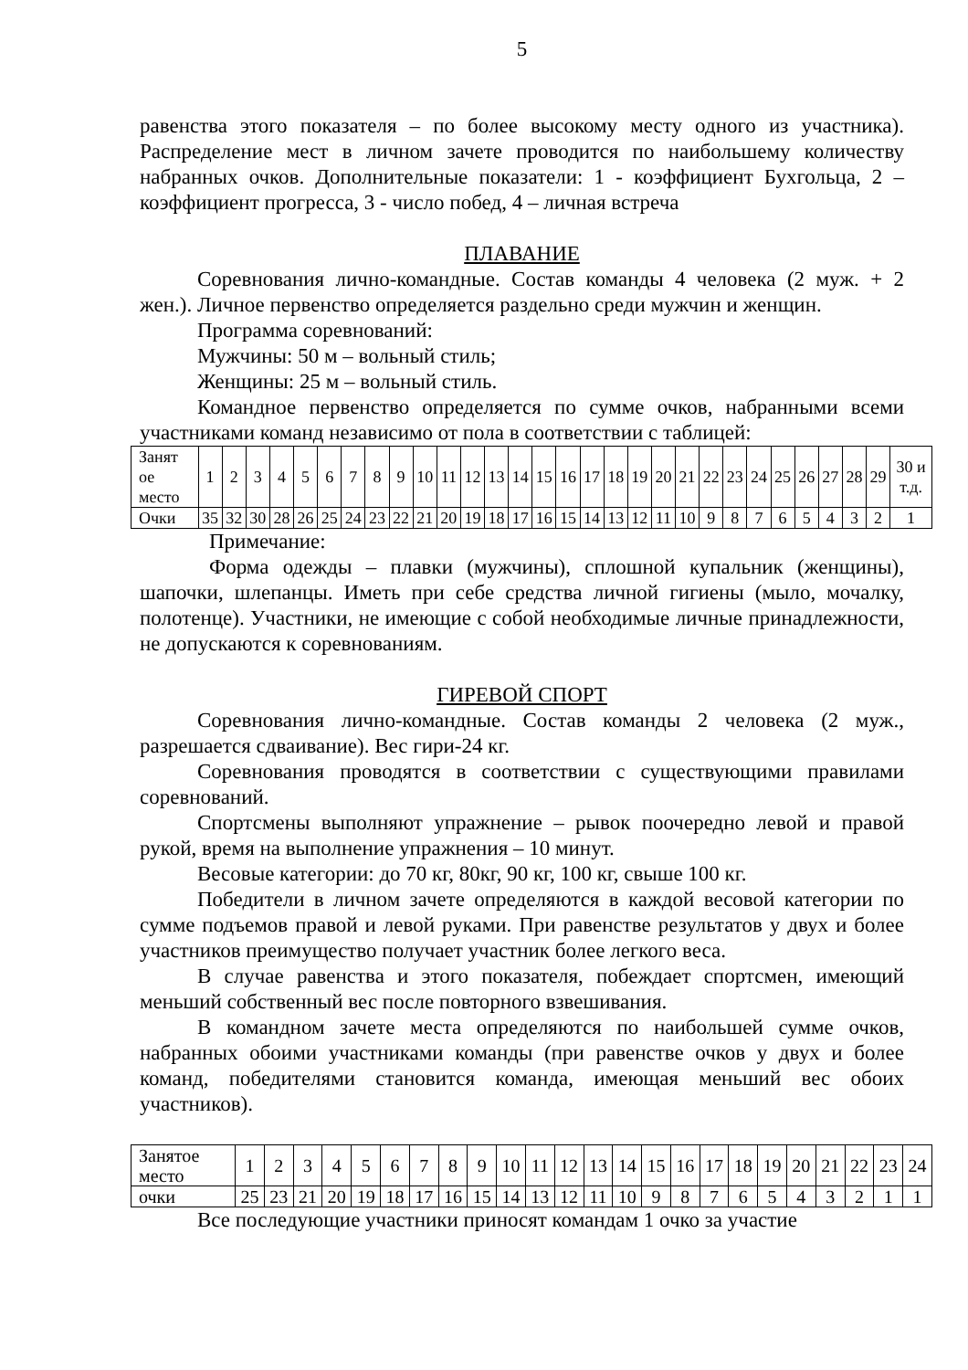5
равенства этого показателя – по более высокому месту одного из участника). Распределение мест в личном зачете проводится по наибольшему количеству набранных очков. Дополнительные показатели: 1 - коэффициент Бухгольца, 2 – коэффициент прогресса, 3 - число побед, 4 – личная встреча
ПЛАВАНИЕ
Соревнования лично-командные. Состав команды 4 человека (2 муж. + 2 жен.). Личное первенство определяется раздельно среди мужчин и женщин.
Программа соревнований:
Мужчины: 50 м – вольный стиль;
Женщины: 25 м – вольный стиль.
Командное первенство определяется по сумме очков, набранными всеми участниками команд независимо от пола в соответствии с таблицей:
| Занят ое место | 1 | 2 | 3 | 4 | 5 | 6 | 7 | 8 | 9 | 10 | 11 | 12 | 13 | 14 | 15 | 16 | 17 | 18 | 19 | 20 | 21 | 22 | 23 | 24 | 25 | 26 | 27 | 28 | 29 | 30 и т.д. |
| Очки | 35 | 32 | 30 | 28 | 26 | 25 | 24 | 23 | 22 | 21 | 20 | 19 | 18 | 17 | 16 | 15 | 14 | 13 | 12 | 11 | 10 | 9 | 8 | 7 | 6 | 5 | 4 | 3 | 2 | 1 |
Примечание:
Форма одежды – плавки (мужчины), сплошной купальник (женщины), шапочки, шлепанцы. Иметь при себе средства личной гигиены (мыло, мочалку, полотенце). Участники, не имеющие с собой необходимые личные принадлежности, не допускаются к соревнованиям.
ГИРЕВОЙ СПОРТ
Соревнования лично-командные. Состав команды 2 человека (2 муж., разрешается сдваивание). Вес гири-24 кг.
Соревнования проводятся в соответствии с существующими правилами соревнований.
Спортсмены выполняют упражнение – рывок поочередно левой и правой рукой, время на выполнение упражнения – 10 минут.
Весовые категории: до 70 кг, 80кг, 90 кг, 100 кг, свыше 100 кг.
Победители в личном зачете определяются в каждой весовой категории по сумме подъемов правой и левой руками. При равенстве результатов у двух и более участников преимущество получает участник более легкого веса.
В случае равенства и этого показателя, побеждает спортсмен, имеющий меньший собственный вес после повторного взвешивания.
В командном зачете места определяются по наибольшей сумме очков, набранных обоими участниками команды (при равенстве очков у двух и более команд, победителями становится команда, имеющая меньший вес обоих участников).
| Занятое место | 1 | 2 | 3 | 4 | 5 | 6 | 7 | 8 | 9 | 10 | 11 | 12 | 13 | 14 | 15 | 16 | 17 | 18 | 19 | 20 | 21 | 22 | 23 | 24 |
| очки | 25 | 23 | 21 | 20 | 19 | 18 | 17 | 16 | 15 | 14 | 13 | 12 | 11 | 10 | 9 | 8 | 7 | 6 | 5 | 4 | 3 | 2 | 1 | 1 |
Все последующие участники приносят командам 1 очко за участие